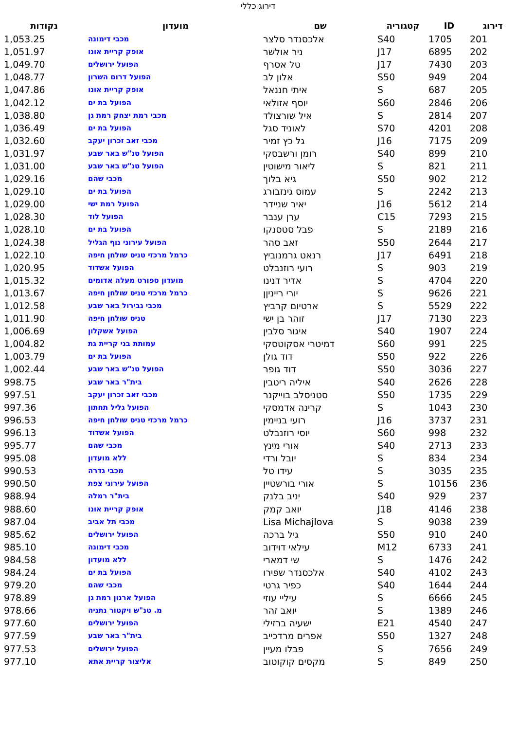דירוג כללי
| דירוג | ID | קטגוריה | שם | מועדון | נקודות |
| --- | --- | --- | --- | --- | --- |
| 201 | 1705 | S40 | אלכסנדר סלצר | מכבי דימונה | 1,053.25 |
| 202 | 6895 | J17 | ניר אולשר | אופק קריית אונו | 1,051.97 |
| 203 | 7430 | J17 | טל אסרף | הפועל ירושלים | 1,049.70 |
| 204 | 949 | S50 | אלון לב | הפועל דרום השרון | 1,048.77 |
| 205 | 687 | S | איתי חננאל | אופק קריית אונו | 1,047.86 |
| 206 | 2846 | S60 | יוסף אזולאי | הפועל בת ים | 1,042.12 |
| 207 | 2814 | S | איל שורצולד | מכבי רמת יצחק רמת גן | 1,038.80 |
| 208 | 4201 | S70 | לאוניד סגל | הפועל בת ים | 1,036.49 |
| 209 | 7175 | J16 | גל כץ זמיר | מכבי זאב זכרון יעקב | 1,032.60 |
| 210 | 899 | S40 | רומן ורשבסקי | הפועל טנ"ש באר שבע | 1,031.97 |
| 211 | 821 | S | ליאור מישוטין | הפועל טנ"ש באר שבע | 1,031.00 |
| 212 | 902 | S50 | גיא בלוך | מכבי שהם | 1,029.16 |
| 213 | 2242 | S | עמוס גינזבורג | הפועל בת ים | 1,029.10 |
| 214 | 5612 | J16 | יאיר שניידר | הפועל רמת ישי | 1,029.00 |
| 215 | 7293 | C15 | ערן ענבר | הפועל לוד | 1,028.30 |
| 216 | 2189 | S | פבל סטסנקו | הפועל בת ים | 1,028.10 |
| 217 | 2644 | S50 | זאב סהר | הפועל עירוני נוף הגליל | 1,024.38 |
| 218 | 6491 | J17 | רנאט גרמנוביץ | כרמל מרכזי טניס שולחן חיפה | 1,022.10 |
| 219 | 903 | S | רועי רוזנבלט | הפועל אשדוד | 1,020.95 |
| 220 | 4704 | S | אדיר דנינו | מועדון ספורט מעלה אדומים | 1,015.32 |
| 221 | 9626 | S | יורי רייניןן | כרמל מרכזי טניס שולחן חיפה | 1,013.67 |
| 222 | 5529 | S | ארטיום קרביץ | מכבי גבירול באר שבע | 1,012.58 |
| 223 | 7130 | J17 | זוהר בן ישי | טניס שולחן חיפה | 1,011.90 |
| 224 | 1907 | S40 | איגור סלבין | הפועל אשקלון | 1,006.69 |
| 225 | 991 | S60 | דמיטרי אסקוטסקי | עמותת בני קריית גת | 1,004.82 |
| 226 | 922 | S50 | דוד גולן | הפועל בת ים | 1,003.79 |
| 227 | 3036 | S50 | דוד גופר | הפועל טנ"ש באר שבע | 1,002.44 |
| 228 | 2626 | S40 | איליה ריטבין | בית"ר באר שבע | 998.75 |
| 229 | 1735 | S50 | סטניסלב בוייקנר | מכבי זאב זכרון יעקב | 997.51 |
| 230 | 1043 | S | קרינה אדמסקי | הפועל גליל תחתון | 997.36 |
| 231 | 3737 | J16 | רועי בניימין | כרמל מרכזי טניס שולחן חיפה | 996.53 |
| 232 | 998 | S60 | יוסי רוזנבלט | הפועל אשדוד | 996.13 |
| 233 | 2713 | S40 | אורי מינץ | מכבי שהם | 995.77 |
| 234 | 834 | S | יובל ורדי | ללא מועדון | 995.08 |
| 235 | 3035 | S | עידו טל | מכבי גדרה | 990.53 |
| 236 | 10156 | S | אורי בורשטיין | הפועל עירוני צפת | 990.50 |
| 237 | 929 | S40 | יניב בלנק | בית"ר רמלה | 988.94 |
| 238 | 4146 | J18 | יואב קמק | אופק קריית אונו | 988.60 |
| 239 | 9038 | S | Lisa Michajlova | מכבי תל אביב | 987.04 |
| 240 | 910 | S50 | גיל ברכה | הפועל ירושלים | 985.62 |
| 241 | 6733 | M12 | עילאי דוידוב | מכבי דימונה | 985.10 |
| 242 | 1476 | S | שי דמארי | ללא מועדון | 984.58 |
| 243 | 4102 | S40 | אלכסנדר שפירו | הפועל בת ים | 984.24 |
| 244 | 1644 | S40 | כפיר גרטי | מכבי שהם | 979.20 |
| 245 | 6666 | S | עיליי עוזי | הפועל ארנון רמת גן | 978.89 |
| 246 | 1389 | S | יואב זהר | מ. טנ"ש ויקטור נתניה | 978.66 |
| 247 | 4540 | E21 | ישעיה ברזילי | הפועל ירושלים | 977.60 |
| 248 | 1327 | S50 | אפרים מרדכייב | בית"ר באר שבע | 977.59 |
| 249 | 7656 | S | פבלו מעיין | הפועל ירושלים | 977.53 |
| 250 | 849 | S | מקסים קוקוטוב | אליצור קריית אתא | 977.10 |